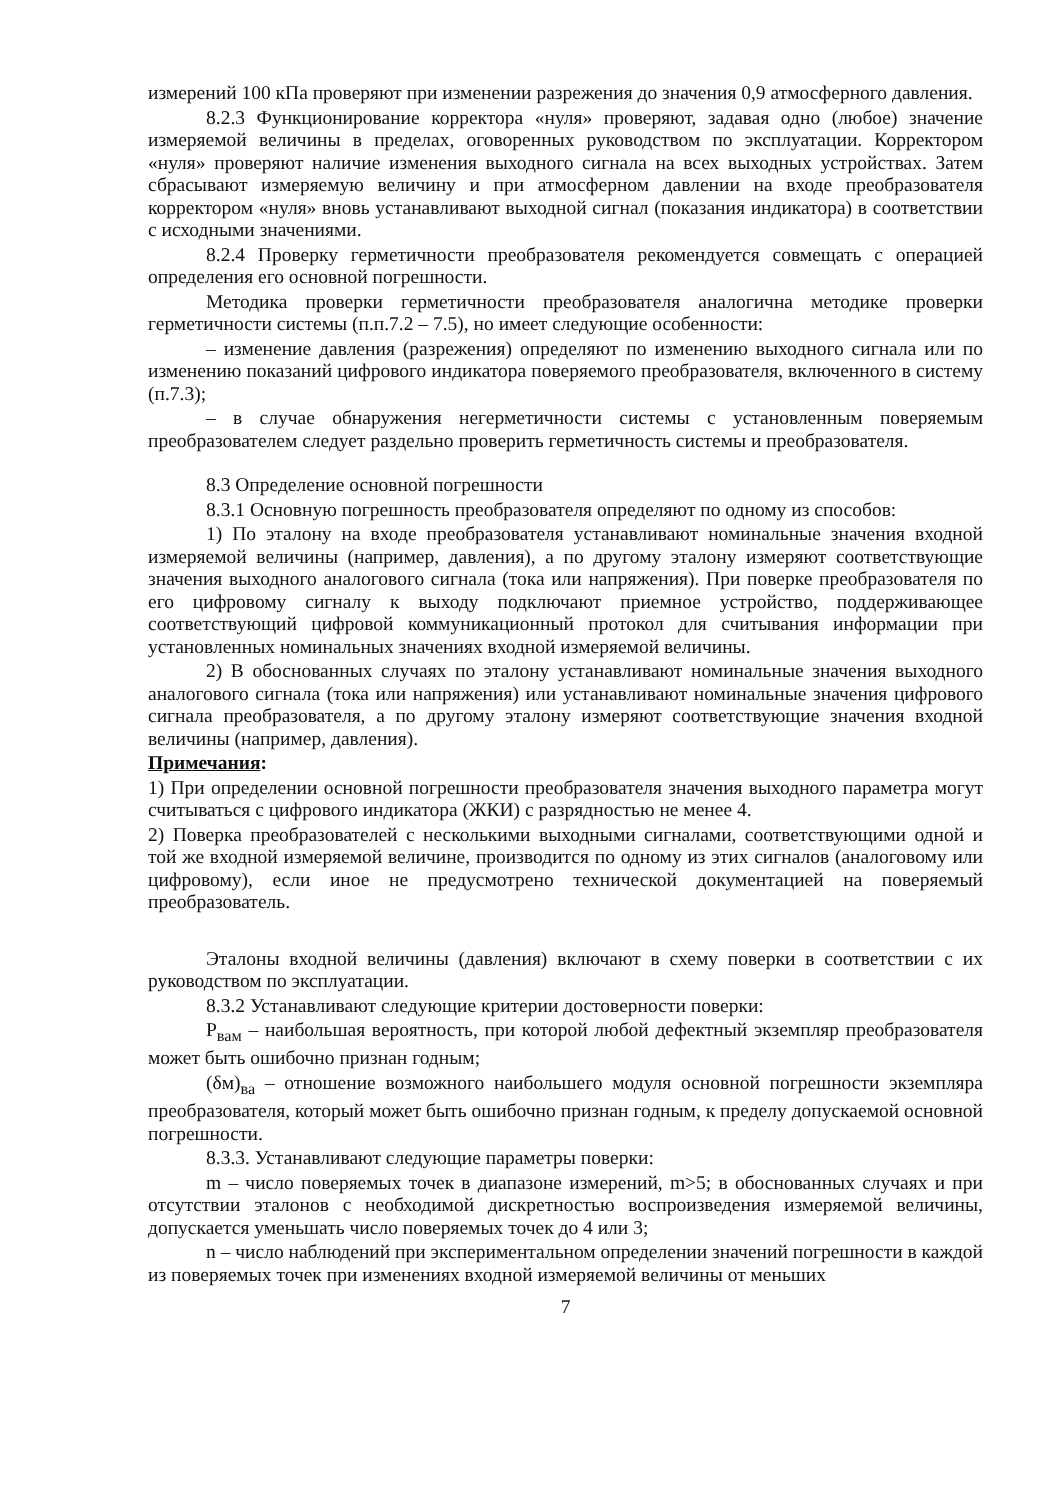измерений 100 кПа проверяют при изменении разрежения до значения 0,9 атмосферного давления.
8.2.3 Функционирование корректора «нуля» проверяют, задавая одно (любое) значение измеряемой величины в пределах, оговоренных руководством по эксплуатации. Корректором «нуля» проверяют наличие изменения выходного сигнала на всех выходных устройствах. Затем сбрасывают измеряемую величину и при атмосферном давлении на входе преобразователя корректором «нуля» вновь устанавливают выходной сигнал (показания индикатора) в соответствии с исходными значениями.
8.2.4 Проверку герметичности преобразователя рекомендуется совмещать с операцией определения его основной погрешности.
Методика проверки герметичности преобразователя аналогична методике проверки герметичности системы (п.п.7.2 – 7.5), но имеет следующие особенности:
– изменение давления (разрежения) определяют по изменению выходного сигнала или по изменению показаний цифрового индикатора поверяемого преобразователя, включенного в систему (п.7.3);
– в случае обнаружения негерметичности системы с установленным поверяемым преобразователем следует раздельно проверить герметичность системы и преобразователя.
8.3 Определение основной погрешности
8.3.1 Основную погрешность преобразователя определяют по одному из способов:
1) По эталону на входе преобразователя устанавливают номинальные значения входной измеряемой величины (например, давления), а по другому эталону измеряют соответствующие значения выходного аналогового сигнала (тока или напряжения). При поверке преобразователя по его цифровому сигналу к выходу подключают приемное устройство, поддерживающее соответствующий цифровой коммуникационный протокол для считывания информации при установленных номинальных значениях входной измеряемой величины.
2) В обоснованных случаях по эталону устанавливают номинальные значения выходного аналогового сигнала (тока или напряжения) или устанавливают номинальные значения цифрового сигнала преобразователя, а по другому эталону измеряют соответствующие значения входной величины (например, давления).
Примечания:
1) При определении основной погрешности преобразователя значения выходного параметра могут считываться с цифрового индикатора (ЖКИ) с разрядностью не менее 4.
2) Поверка преобразователей с несколькими выходными сигналами, соответствующими одной и той же входной измеряемой величине, производится по одному из этих сигналов (аналоговому или цифровому), если иное не предусмотрено технической документацией на поверяемый преобразователь.
Эталоны входной величины (давления) включают в схему поверки в соответствии с их руководством по эксплуатации.
8.3.2 Устанавливают следующие критерии достоверности поверки:
P<sub>вам</sub> – наибольшая вероятность, при которой любой дефектный экземпляр преобразователя может быть ошибочно признан годным;
(δм)<sub>ва</sub> – отношение возможного наибольшего модуля основной погрешности экземпляра преобразователя, который может быть ошибочно признан годным, к пределу допускаемой основной погрешности.
8.3.3. Устанавливают следующие параметры поверки:
m – число поверяемых точек в диапазоне измерений, m>5; в обоснованных случаях и при отсутствии эталонов с необходимой дискретностью воспроизведения измеряемой величины, допускается уменьшать число поверяемых точек до 4 или 3;
n – число наблюдений при экспериментальном определении значений погрешности в каждой из поверяемых точек при изменениях входной измеряемой величины от меньших
7